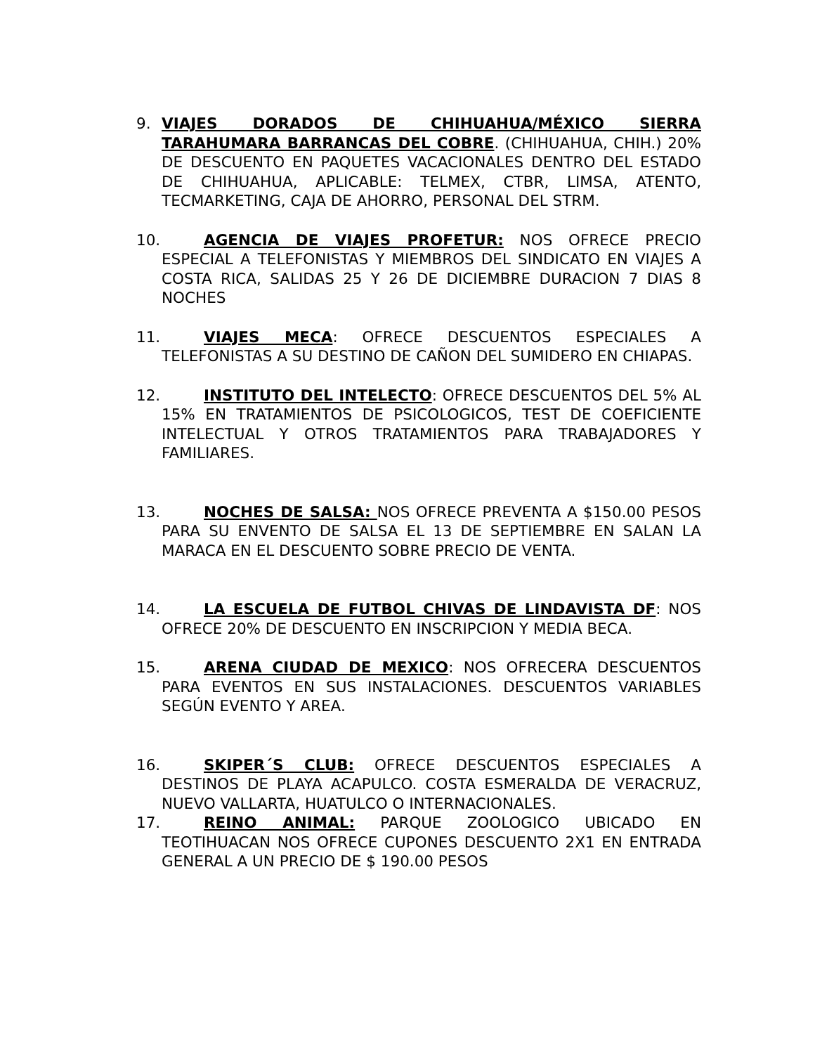9. VIAJES DORADOS DE CHIHUAHUA/MÉXICO SIERRA TARAHUMARA BARRANCAS DEL COBRE. (CHIHUAHUA, CHIH.) 20% DE DESCUENTO EN PAQUETES VACACIONALES DENTRO DEL ESTADO DE CHIHUAHUA, APLICABLE: TELMEX, CTBR, LIMSA, ATENTO, TECMARKETING, CAJA DE AHORRO, PERSONAL DEL STRM.
10. AGENCIA DE VIAJES PROFETUR: NOS OFRECE PRECIO ESPECIAL A TELEFONISTAS Y MIEMBROS DEL SINDICATO EN VIAJES A COSTA RICA, SALIDAS 25 Y 26 DE DICIEMBRE DURACION 7 DIAS 8 NOCHES
11. VIAJES MECA: OFRECE DESCUENTOS ESPECIALES A TELEFONISTAS A SU DESTINO DE CAÑON DEL SUMIDERO EN CHIAPAS.
12. INSTITUTO DEL INTELECTO: OFRECE DESCUENTOS DEL 5% AL 15% EN TRATAMIENTOS DE PSICOLOGICOS, TEST DE COEFICIENTE INTELECTUAL Y OTROS TRATAMIENTOS PARA TRABAJADORES Y FAMILIARES.
13. NOCHES DE SALSA: NOS OFRECE PREVENTA A $150.00 PESOS PARA SU ENVENTO DE SALSA EL 13 DE SEPTIEMBRE EN SALAN LA MARACA EN EL DESCUENTO SOBRE PRECIO DE VENTA.
14. LA ESCUELA DE FUTBOL CHIVAS DE LINDAVISTA DF: NOS OFRECE 20% DE DESCUENTO EN INSCRIPCION Y MEDIA BECA.
15. ARENA CIUDAD DE MEXICO: NOS OFRECERA DESCUENTOS PARA EVENTOS EN SUS INSTALACIONES. DESCUENTOS VARIABLES SEGÚN EVENTO Y AREA.
16. SKIPER´S CLUB: OFRECE DESCUENTOS ESPECIALES A DESTINOS DE PLAYA ACAPULCO. COSTA ESMERALDA DE VERACRUZ, NUEVO VALLARTA, HUATULCO O INTERNACIONALES.
17. REINO ANIMAL: PARQUE ZOOLOGICO UBICADO EN TEOTIHUACAN NOS OFRECE CUPONES DESCUENTO 2X1 EN ENTRADA GENERAL A UN PRECIO DE $ 190.00 PESOS